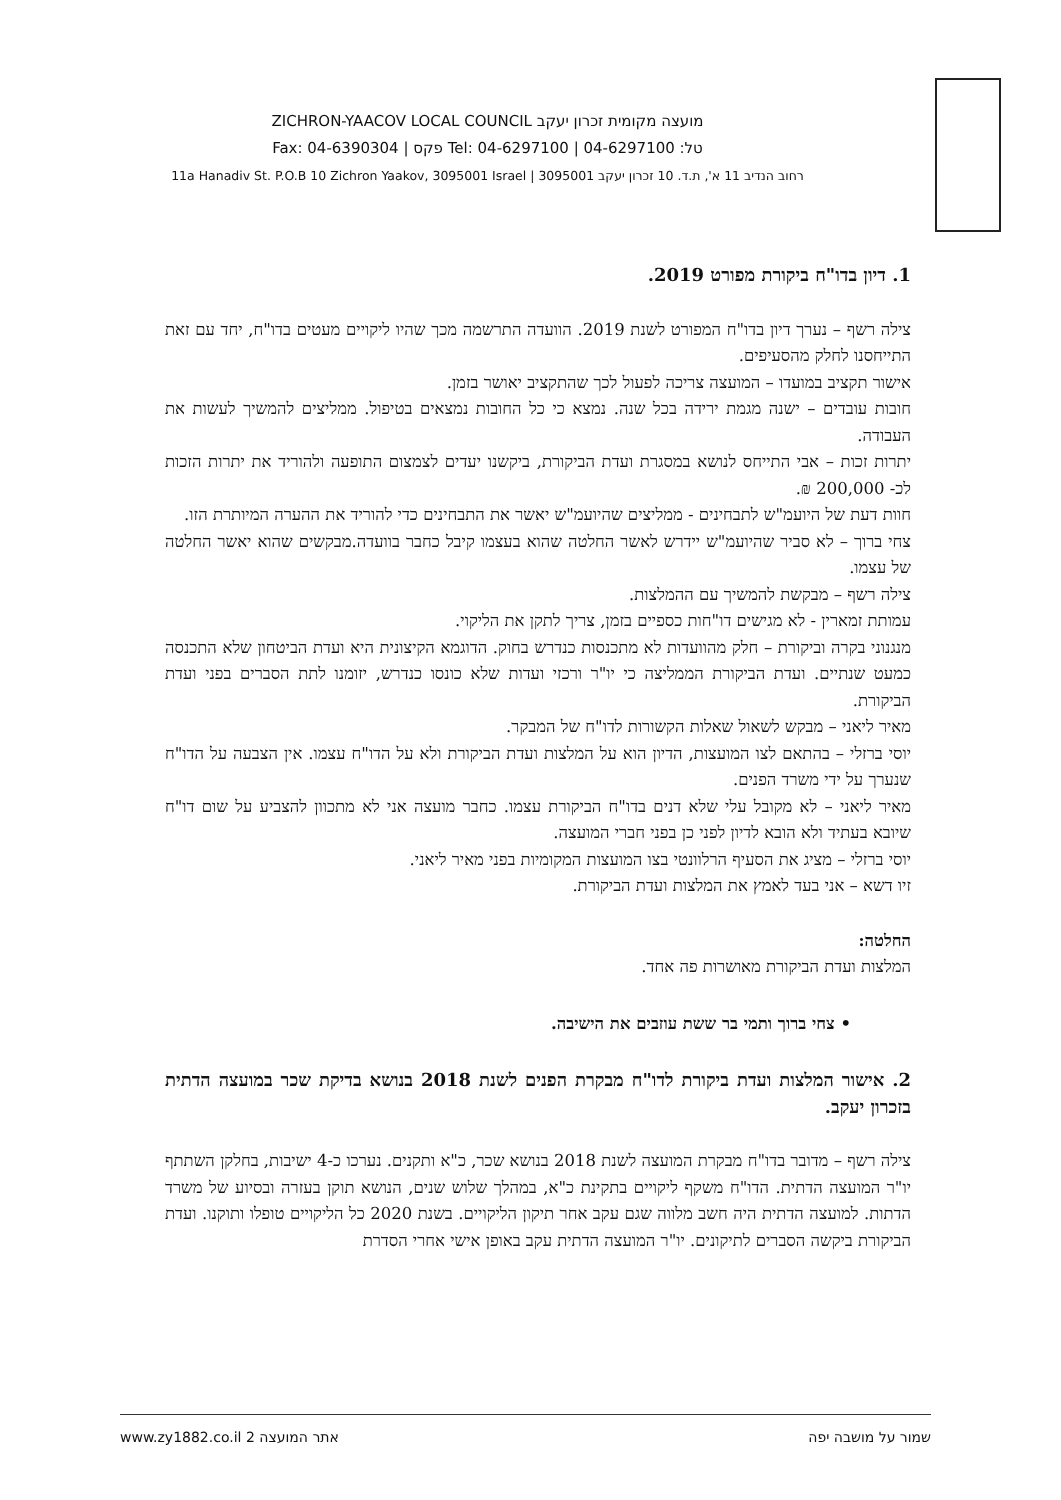מועצה מקומית זכרון יעקב ZICHRON-YAACOV LOCAL COUNCIL
טל: 04-6297100 | Tel: 04-6297100 פקס | Fax: 04-6390304
רחוב הנדיב 11 א', ת.ד. 10 זכרון יעקב 3095001 | 11a Hanadiv St. P.O.B 10 Zichron Yaakov, 3095001 Israel
1. דיון בדו"ח ביקורת מפורט 2019.
צילה רשף – נערך דיון בדו"ח המפורט לשנת 2019. הוועדה התרשמה מכך שהיו ליקויים מעטים בדו"ח, יחד עם זאת התייחסנו לחלק מהסעיפים.
אישור תקציב במועדו – המועצה צריכה לפעול לכך שהתקציב יאושר בזמן.
חובות עובדים – ישנה מגמת ירידה בכל שנה. נמצא כי כל החובות נמצאים בטיפול. ממליצים להמשיך לעשות את העבודה.
יתרות זכות – אבי התייחס לנושא במסגרת ועדת הביקורת, ביקשנו יעדים לצמצום התופעה ולהוריד את יתרות הזכות לכ- 200,000 ₪.
חוות דעת של היועמ"ש לתבחינים - ממליצים שהיועמ"ש יאשר את התבחינים כדי להוריד את ההערה המיותרת הזו.
צחי ברוך – לא סביר שהיועמ"ש יידרש לאשר החלטה שהוא בעצמו קיבל כחבר בוועדה.מבקשים שהוא יאשר החלטה של עצמו.
צילה רשף – מבקשת להמשיך עם ההמלצות.
עמותת זמארין - לא מגישים דו"חות כספיים בזמן, צריך לתקן את הליקוי.
מנגנוני בקרה וביקורת – חלק מהוועדות לא מתכנסות כנדרש בחוק. הדוגמא הקיצונית היא ועדת הביטחון שלא התכנסה כמעט שנתיים. ועדת הביקורת הממליצה כי יו"ר ורכזי ועדות שלא כונסו כנדרש, יזומנו לתת הסברים בפני ועדת הביקורת.
מאיר ליאני – מבקש לשאול שאלות הקשורות לדו"ח של המבקר.
יוסי ברזלי – בהתאם לצו המועצות, הדיון הוא על המלצות ועדת הביקורת ולא על הדו"ח עצמו. אין הצבעה על הדו"ח שנערך על ידי משרד הפנים.
מאיר ליאני – לא מקובל עלי שלא דנים בדו"ח הביקורת עצמו. כחבר מועצה אני לא מתכוון להצביע על שום דו"ח שיובא בעתיד ולא הובא לדיון לפני כן בפני חברי המועצה.
יוסי ברזלי – מציג את הסעיף הרלוונטי בצו המועצות המקומיות בפני מאיר ליאני.
זיו דשא – אני בעד לאמץ את המלצות ועדת הביקורת.
החלטה:
המלצות ועדת הביקורת מאושרות פה אחד.
• צחי ברוך ותמי בר ששת עוזבים את הישיבה.
2. אישור המלצות ועדת ביקורת לדו"ח מבקרת הפנים לשנת 2018 בנושא בדיקת שכר במועצה הדתית בזכרון יעקב.
צילה רשף – מדובר בדו"ח מבקרת המועצה לשנת 2018 בנושא שכר, כ"א ותקנים. נערכו כ-4 ישיבות, בחלקן השתתף יו"ר המועצה הדתית. הדו"ח משקף ליקויים בתקינת כ"א, במהלך שלוש שנים, הנושא תוקן בעזרה ובסיוע של משרד הדתות. למועצה הדתית היה חשב מלווה שגם עקב אחר תיקון הליקויים. בשנת 2020 כל הליקויים טופלו ותוקנו. ועדת הביקורת ביקשה הסברים לתיקונים. יו"ר המועצה הדתית עקב באופן אישי אחרי הסדרת
שמור על מושבה יפה אתר המועצה www.zy1882.co.il 2